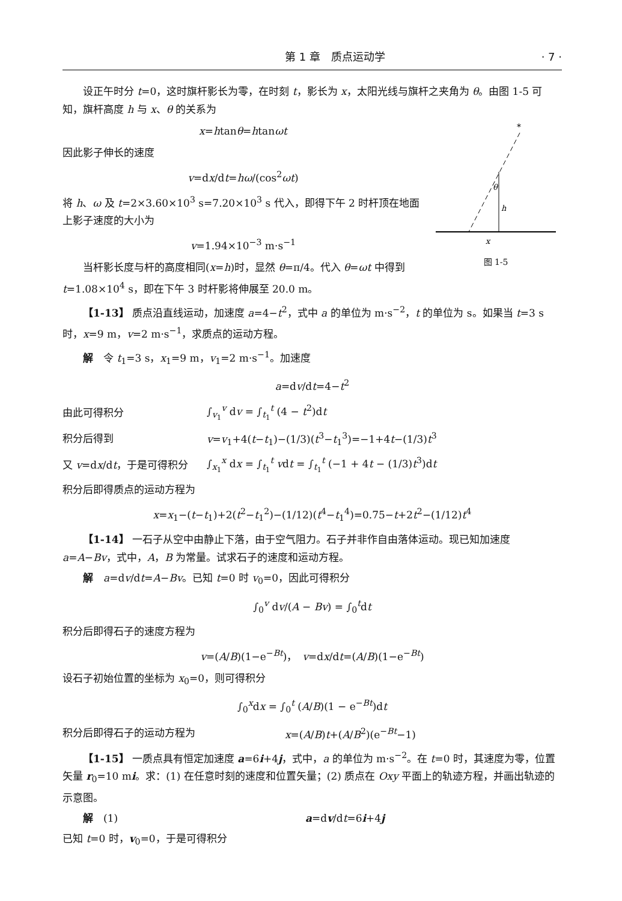第 1 章　质点运动学 · 7 ·
设正午时分 t=0，这时旗杆影长为零，在时刻 t，影长为 x，太阳光线与旗杆之夹角为 θ。由图 1-5 可知，旗杆高度 h 与 x、θ 的关系为
*
θ
h
x
图 1-5
x=htanθ=htanωt
因此影子伸长的速度
v=dx/dt=hω/(cos<sup>2</sup>ωt)
将 h、ω 及 t=2×3.60×10<sup>3</sup> s=7.20×10<sup>3</sup> s 代入，即得下午 2 时杆顶在地面上影子速度的大小为
v=1.94×10<sup>−3</sup> m·s<sup>−1</sup>
当杆影长度与杆的高度相同(x=h)时，显然 θ=π/4。代入 θ=ωt 中得到 t=1.08×10<sup>4</sup> s，即在下午 3 时杆影将伸展至 20.0 m。
【1-13】 质点沿直线运动，加速度 a=4−t<sup>2</sup>，式中 a 的单位为 m·s<sup>−2</sup>，t 的单位为 s。如果当 t=3 s 时，x=9 m，v=2 m·s<sup>−1</sup>，求质点的运动方程。
解　令 t<sub>1</sub>=3 s，x<sub>1</sub>=9 m，v<sub>1</sub>=2 m·s<sup>−1</sup>。加速度
a=dv/dt=4−t<sup>2</sup>
由此可得积分 ∫<sub>v<sub>1</sub></sub><sup>v</sup> dv = ∫<sub>t<sub>1</sub></sub><sup>t</sup> (4 − t<sup>2</sup>)dt
积分后得到 v=v<sub>1</sub>+4(t−t<sub>1</sub>)−(1/3)(t<sup>3</sup>−t<sub>1</sub><sup>3</sup>)=−1+4t−(1/3)t<sup>3</sup>
又 v=dx/dt，于是可得积分 ∫<sub>x<sub>1</sub></sub><sup>x</sup> dx = ∫<sub>t<sub>1</sub></sub><sup>t</sup> vdt = ∫<sub>t<sub>1</sub></sub><sup>t</sup> (−1 + 4t − (1/3)t<sup>3</sup>)dt
积分后即得质点的运动方程为
x=x<sub>1</sub>−(t−t<sub>1</sub>)+2(t<sup>2</sup>−t<sub>1</sub><sup>2</sup>)−(1/12)(t<sup>4</sup>−t<sub>1</sub><sup>4</sup>)=0.75−t+2t<sup>2</sup>−(1/12)t<sup>4</sup>
【1-14】 一石子从空中由静止下落，由于空气阻力。石子并非作自由落体运动。现已知加速度 a=A−Bv，式中，A，B 为常量。试求石子的速度和运动方程。
解　a=dv/dt=A−Bv。已知 t=0 时 v<sub>0</sub>=0，因此可得积分
∫<sub>0</sub><sup>v</sup> dv/(A − Bv) = ∫<sub>0</sub><sup>t</sup>dt
积分后即得石子的速度方程为
v=(A/B)(1−e<sup>−Bt</sup>)，　v=dx/dt=(A/B)(1−e<sup>−Bt</sup>)
设石子初始位置的坐标为 x<sub>0</sub>=0，则可得积分
∫<sub>0</sub><sup>x</sup>dx = ∫<sub>0</sub><sup>t</sup> (A/B)(1 − e<sup>−Bt</sup>)dt
积分后即得石子的运动方程为 x=(A/B)t+(A/B<sup>2</sup>)(e<sup>−Bt</sup>−1)
【1-15】 一质点具有恒定加速度 a=6i+4j，式中，a 的单位为 m·s<sup>−2</sup>。在 t=0 时，其速度为零，位置矢量 r<sub>0</sub>=10 mi。求：(1) 在任意时刻的速度和位置矢量；(2) 质点在 Oxy 平面上的轨迹方程，并画出轨迹的示意图。
解　(1) a=dv/dt=6i+4j
已知 t=0 时，v<sub>0</sub>=0，于是可得积分